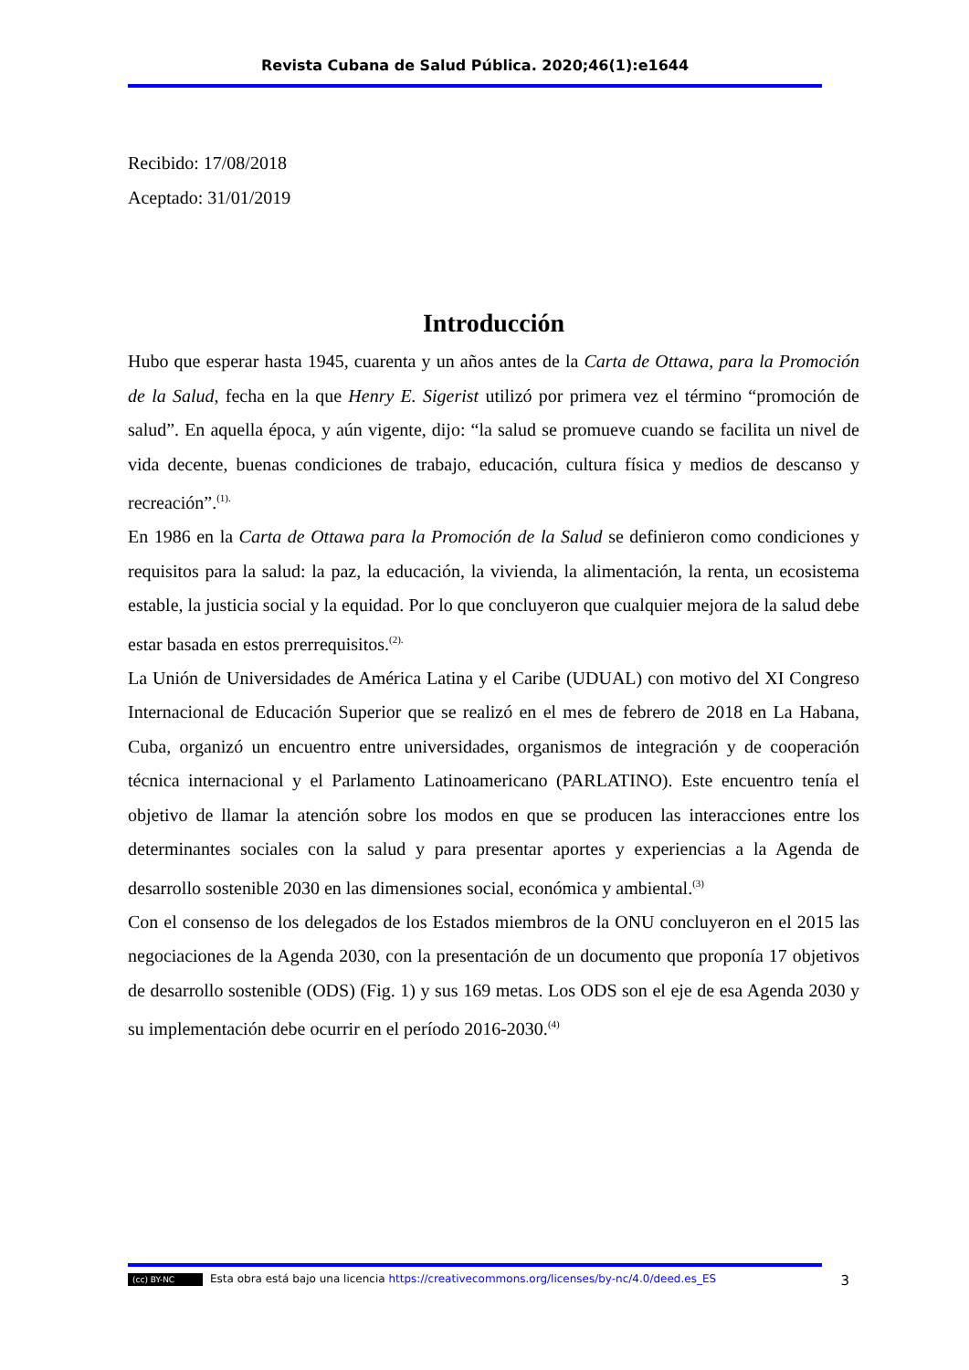Revista Cubana de Salud Pública. 2020;46(1):e1644
Recibido: 17/08/2018
Aceptado: 31/01/2019
Introducción
Hubo que esperar hasta 1945, cuarenta y un años antes de la Carta de Ottawa, para la Promoción de la Salud, fecha en la que Henry E. Sigerist utilizó por primera vez el término “promoción de salud”. En aquella época, y aún vigente, dijo: “la salud se promueve cuando se facilita un nivel de vida decente, buenas condiciones de trabajo, educación, cultura física y medios de descanso y recreación”.<sup>(1).</sup>
En 1986 en la Carta de Ottawa para la Promoción de la Salud se definieron como condiciones y requisitos para la salud: la paz, la educación, la vivienda, la alimentación, la renta, un ecosistema estable, la justicia social y la equidad. Por lo que concluyeron que cualquier mejora de la salud debe estar basada en estos prerrequisitos.<sup>(2).</sup>
La Unión de Universidades de América Latina y el Caribe (UDUAL) con motivo del XI Congreso Internacional de Educación Superior que se realizó en el mes de febrero de 2018 en La Habana, Cuba, organizó un encuentro entre universidades, organismos de integración y de cooperación técnica internacional y el Parlamento Latinoamericano (PARLATINO). Este encuentro tenía el objetivo de llamar la atención sobre los modos en que se producen las interacciones entre los determinantes sociales con la salud y para presentar aportes y experiencias a la Agenda de desarrollo sostenible 2030 en las dimensiones social, económica y ambiental.<sup>(3)</sup>
Con el consenso de los delegados de los Estados miembros de la ONU concluyeron en el 2015 las negociaciones de la Agenda 2030, con la presentación de un documento que proponía 17 objetivos de desarrollo sostenible (ODS) (Fig. 1) y sus 169 metas. Los ODS son el eje de esa Agenda 2030 y su implementación debe ocurrir en el período 2016-2030.<sup>(4)</sup>
(cc) BY-NC Esta obra está bajo una licencia https://creativecommons.org/licenses/by-nc/4.0/deed.es_ES 3